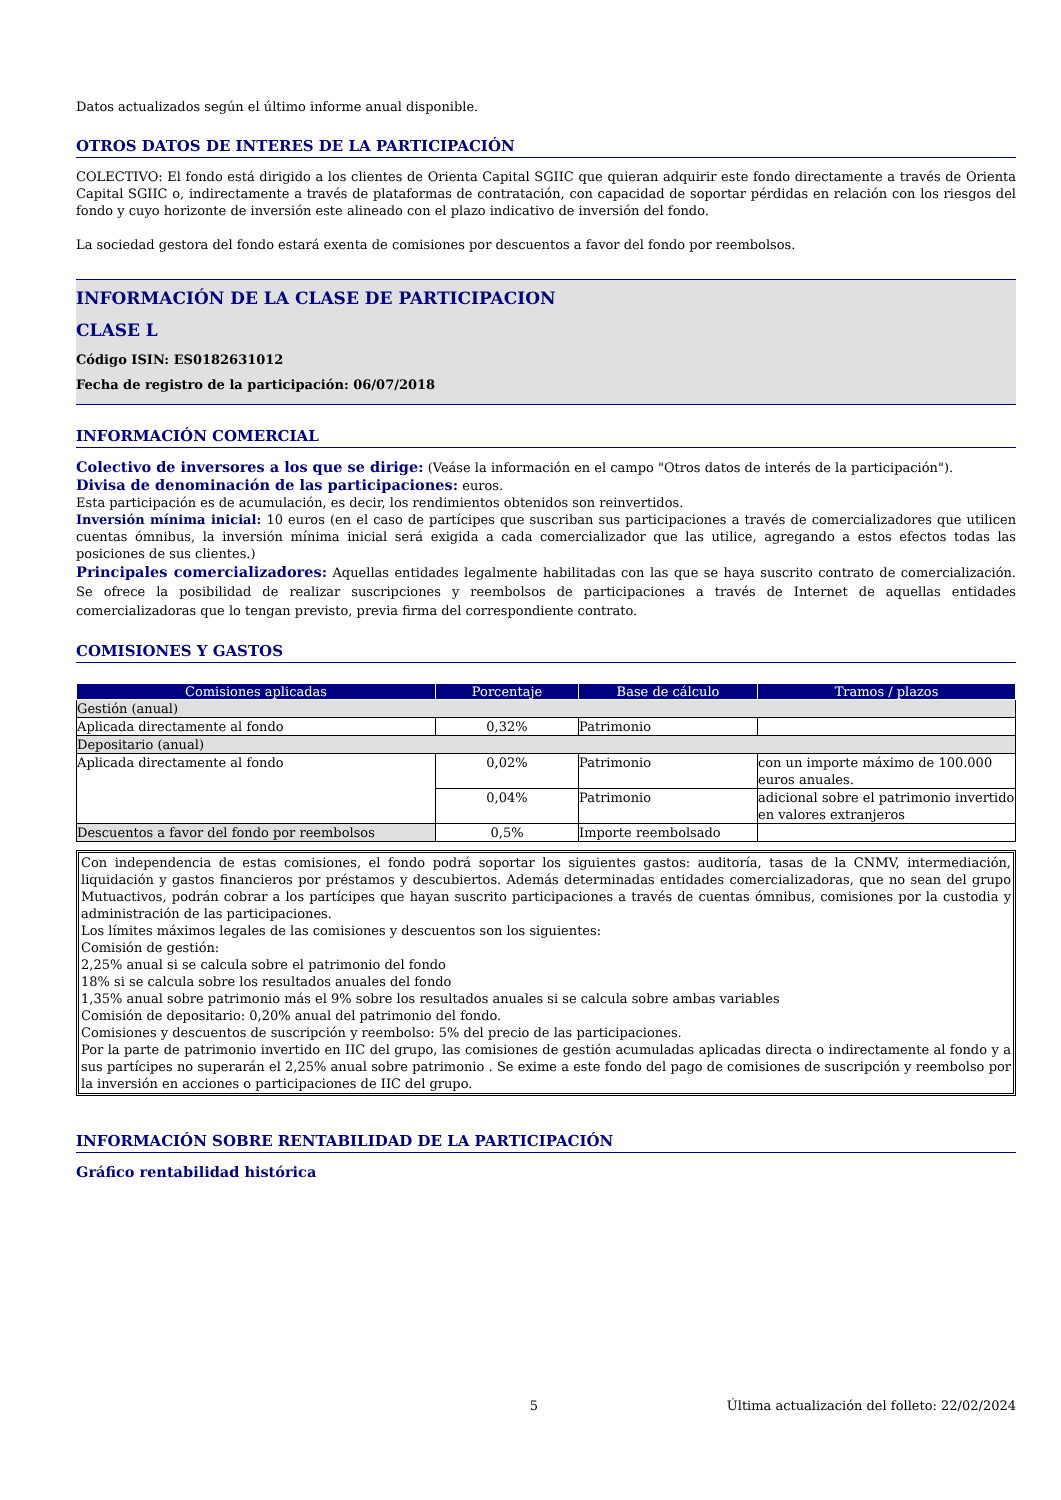Datos actualizados según el último informe anual disponible.
OTROS DATOS DE INTERES DE LA PARTICIPACIÓN
COLECTIVO: El fondo está dirigido a los clientes de Orienta Capital SGIIC que quieran adquirir este fondo directamente a través de Orienta Capital SGIIC o, indirectamente a través de plataformas de contratación, con capacidad de soportar pérdidas en relación con los riesgos del fondo y cuyo horizonte de inversión este alineado con el plazo indicativo de inversión del fondo.
La sociedad gestora del fondo estará exenta de comisiones por descuentos a favor del fondo por reembolsos.
INFORMACIÓN DE LA CLASE DE PARTICIPACION
CLASE L
Código ISIN: ES0182631012
Fecha de registro de la participación: 06/07/2018
INFORMACIÓN COMERCIAL
Colectivo de inversores a los que se dirige: (Veáse la información en el campo "Otros datos de interés de la participación").
Divisa de denominación de las participaciones: euros.
Esta participación es de acumulación, es decir, los rendimientos obtenidos son reinvertidos.
Inversión mínima inicial: 10 euros (en el caso de partícipes que suscriban sus participaciones a través de comercializadores que utilicen cuentas ómnibus, la inversión mínima inicial será exigida a cada comercializador que las utilice, agregando a estos efectos todas las posiciones de sus clientes.)
Principales comercializadores: Aquellas entidades legalmente habilitadas con las que se haya suscrito contrato de comercialización. Se ofrece la posibilidad de realizar suscripciones y reembolsos de participaciones a través de Internet de aquellas entidades comercializadoras que lo tengan previsto, previa firma del correspondiente contrato.
COMISIONES Y GASTOS
| Comisiones aplicadas | Porcentaje | Base de cálculo | Tramos / plazos |
| --- | --- | --- | --- |
| Gestión (anual) | | | |
| Aplicada directamente al fondo | 0,32% | Patrimonio | |
| Depositario (anual) | | | |
| Aplicada directamente al fondo | 0,02% | Patrimonio | con un importe máximo de 100.000 euros anuales. |
| | 0,04% | Patrimonio | adicional sobre el patrimonio invertido en valores extranjeros |
| Descuentos a favor del fondo por reembolsos | 0,5% | Importe reembolsado | |
Con independencia de estas comisiones, el fondo podrá soportar los siguientes gastos: auditoría, tasas de la CNMV, intermediación, liquidación y gastos financieros por préstamos y descubiertos. Además determinadas entidades comercializadoras, que no sean del grupo Mutuactivos, podrán cobrar a los partícipes que hayan suscrito participaciones a través de cuentas ómnibus, comisiones por la custodia y administración de las participaciones.
Los límites máximos legales de las comisiones y descuentos son los siguientes:
Comisión de gestión:
2,25% anual si se calcula sobre el patrimonio del fondo
18% si se calcula sobre los resultados anuales del fondo
1,35% anual sobre patrimonio más el 9% sobre los resultados anuales si se calcula sobre ambas variables
Comisión de depositario: 0,20% anual del patrimonio del fondo.
Comisiones y descuentos de suscripción y reembolso: 5% del precio de las participaciones.
Por la parte de patrimonio invertido en IIC del grupo, las comisiones de gestión acumuladas aplicadas directa o indirectamente al fondo y a sus partícipes no superarán el 2,25% anual sobre patrimonio . Se exime a este fondo del pago de comisiones de suscripción y reembolso por la inversión en acciones o participaciones de IIC del grupo.
INFORMACIÓN SOBRE RENTABILIDAD DE LA PARTICIPACIÓN
Gráfico rentabilidad histórica
5 Última actualización del folleto: 22/02/2024